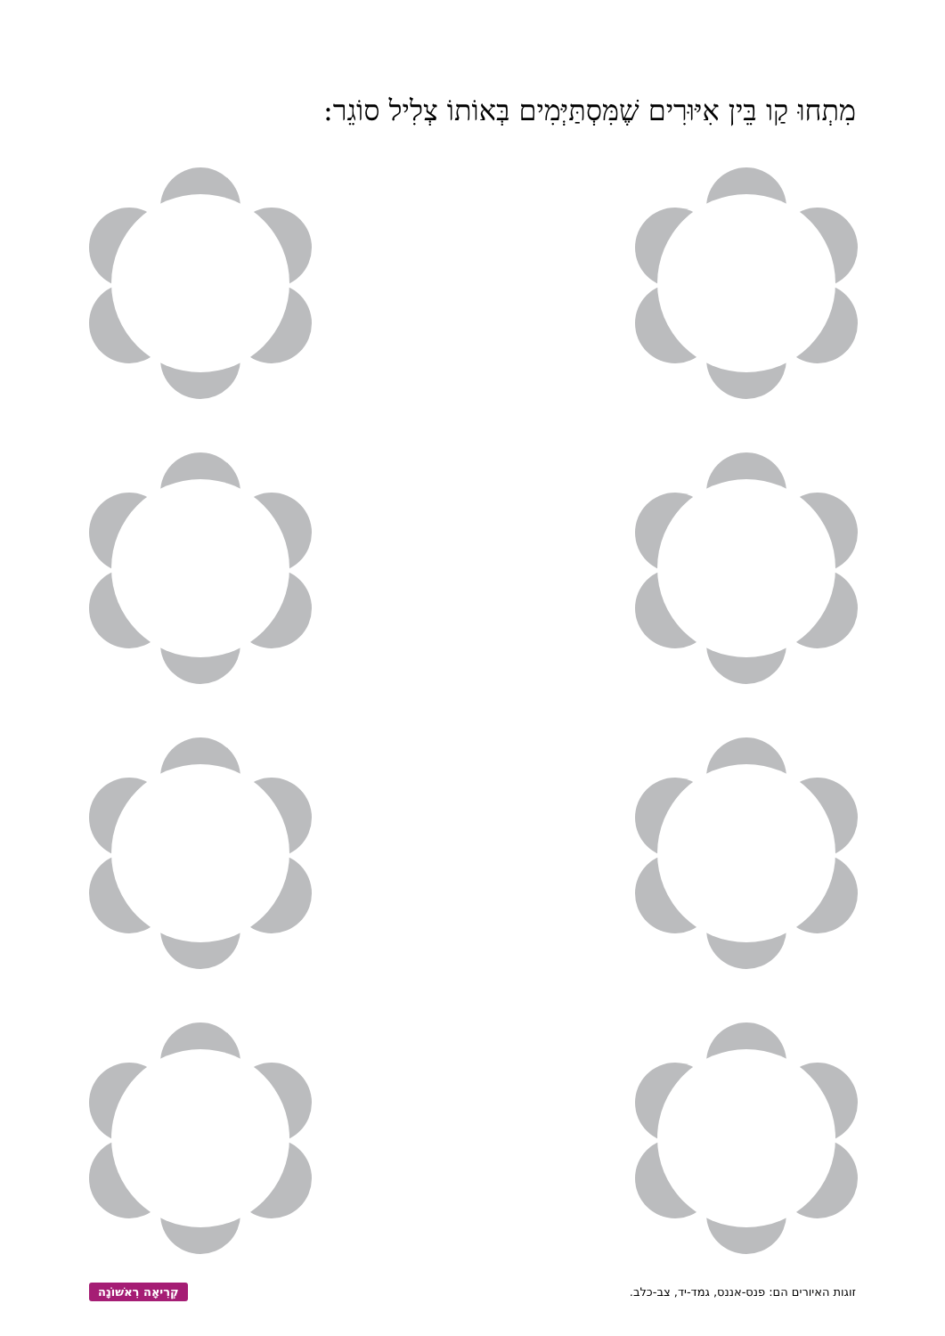מִתְחוּ קַו בֵּין אִיּוּרִים שֶׁמִּסְתַּיְּמִים בְּאוֹתוֹ צְלִיל סוֹגֵר:
קְרִיאָה רִאשׁוֹנָה זוגות האיורים הם: פנס-אננס, גמד-יד, צב-כלב.